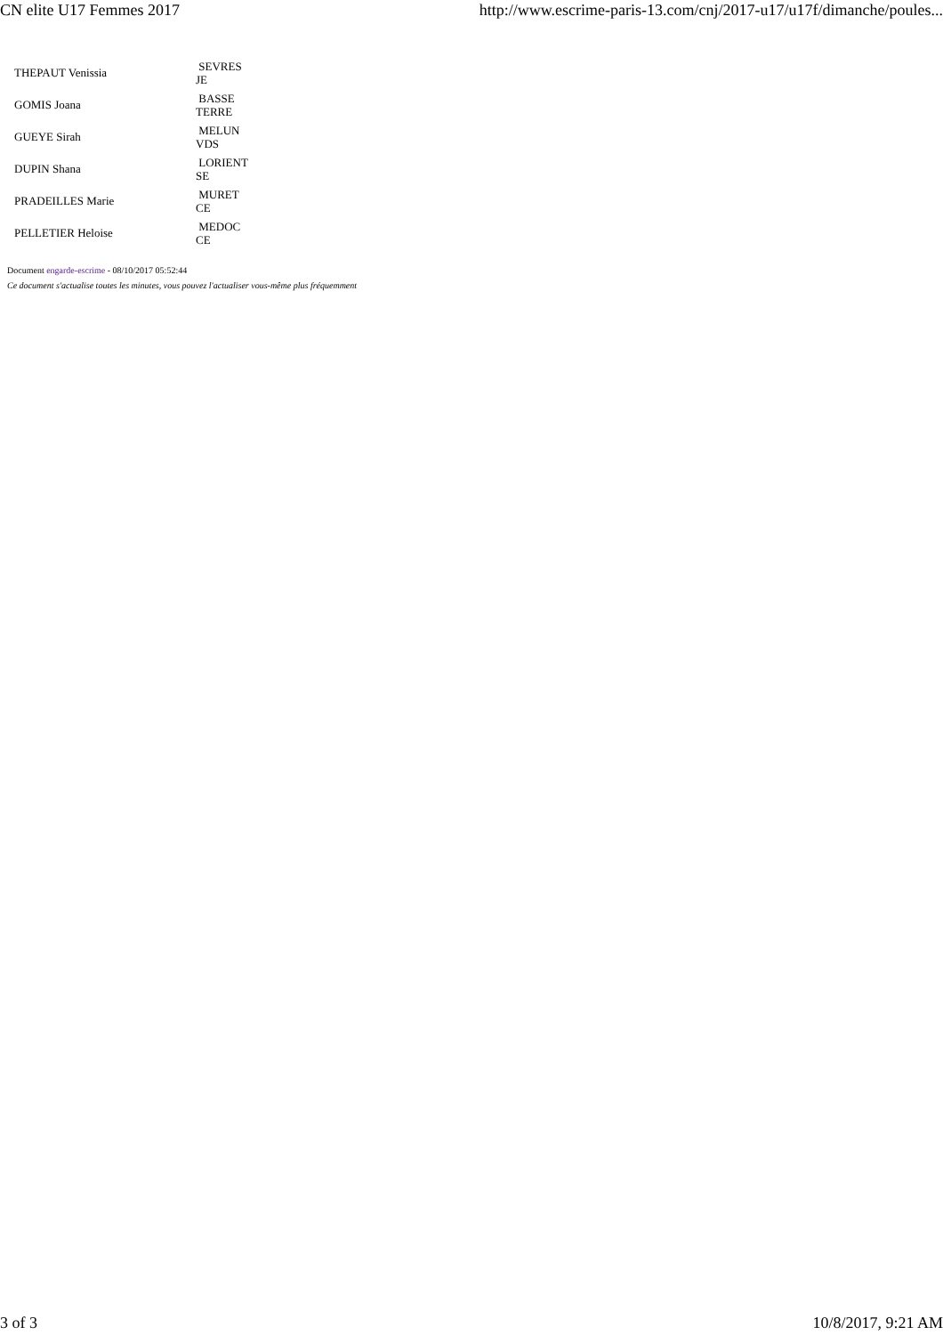CN elite U17 Femmes 2017 http://www.escrime-paris-13.com/cnj/2017-u17/u17f/dimanche/poules...
| THEPAUT Venissia | SEVRES JE |
| GOMIS Joana | BASSE TERRE |
| GUEYE Sirah | MELUN VDS |
| DUPIN Shana | LORIENT SE |
| PRADEILLES Marie | MURET CE |
| PELLETIER Heloise | MEDOC CE |
Document engarde-escrime - 08/10/2017 05:52:44
Ce document s'actualise toutes les minutes, vous pouvez l'actualiser vous-même plus fréquemment
3 of 3 10/8/2017, 9:21 AM